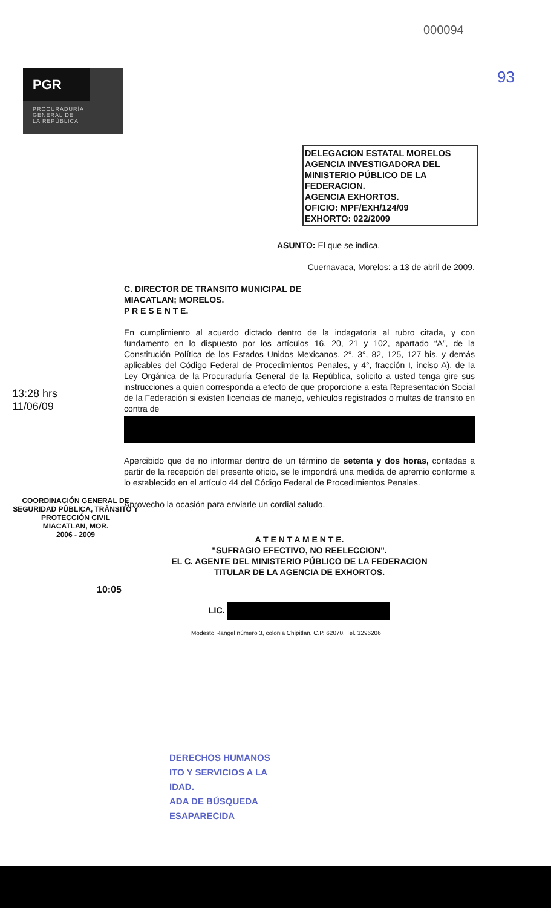000094
93
PGR
PROCURADURÍA
GENERAL DE
LA REPÚBLICA
DELEGACION ESTATAL MORELOS
AGENCIA INVESTIGADORA DEL MINISTERIO PÚBLICO DE LA FEDERACION.
AGENCIA EXHORTOS.
OFICIO: MPF/EXH/124/09
EXHORTO: 022/2009
ASUNTO: El que se indica.
Cuernavaca, Morelos: a 13 de abril de 2009.
C. DIRECTOR DE TRANSITO MUNICIPAL DE
MIACATLAN; MORELOS.
P R E S E N T E.
En cumplimiento al acuerdo dictado dentro de la indagatoria al rubro citada, y con fundamento en lo dispuesto por los artículos 16, 20, 21 y 102, apartado “A”, de la Constitución Política de los Estados Unidos Mexicanos, 2°, 3°, 82, 125, 127 bis, y demás aplicables del Código Federal de Procedimientos Penales, y 4°, fracción I, inciso A), de la Ley Orgánica de la Procuraduría General de la República, solicito a usted tenga gire sus instrucciones a quien corresponda a efecto de que proporcione a esta Representación Social de la Federación si existen licencias de manejo, vehículos registrados o multas de transito en contra de
Apercibido que de no informar dentro de un término de setenta y dos horas, contadas a partir de la recepción del presente oficio, se le impondrá una medida de apremio conforme a lo establecido en el artículo 44 del Código Federal de Procedimientos Penales.
Aprovecho la ocasión para enviarle un cordial saludo.
A T E N T A M E N T E.
"SUFRAGIO EFECTIVO, NO REELECCION".
EL C. AGENTE DEL MINISTERIO PÚBLICO DE LA FEDERACION
TITULAR DE LA AGENCIA DE EXHORTOS.
LIC.
13:28 hrs
11/06/09
COORDINACIÓN GENERAL DE SEGURIDAD PÚBLICA, TRÁNSITO Y PROTECCIÓN CIVIL
MIACATLAN, MOR.
2006 - 2009
10:05
Modesto Rangel número 3, colonia Chipitlan, C.P. 62070, Tel. 3296206
DERECHOS HUMANOS
ITO Y SERVICIOS A LA
IDAD.
ADA DE BÚSQUEDA
ESAPARECIDA